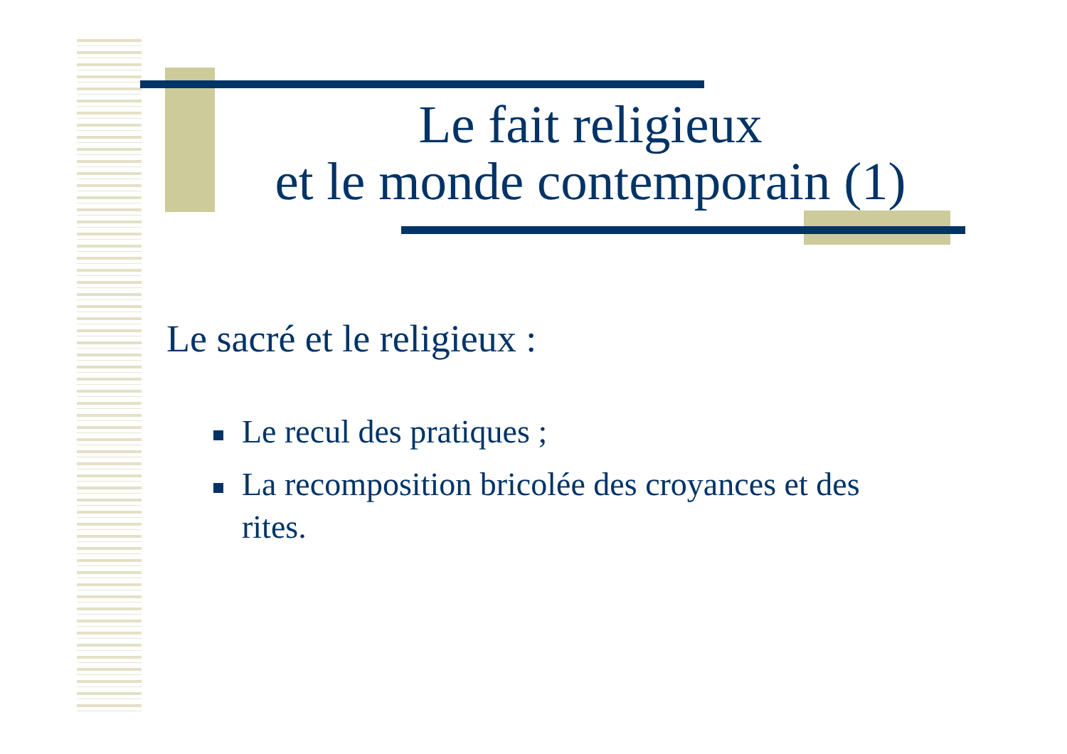Le fait religieux
et le monde contemporain (1)
Le sacré et le religieux :
Le recul des pratiques ;
La recomposition bricolée des croyances et des rites.